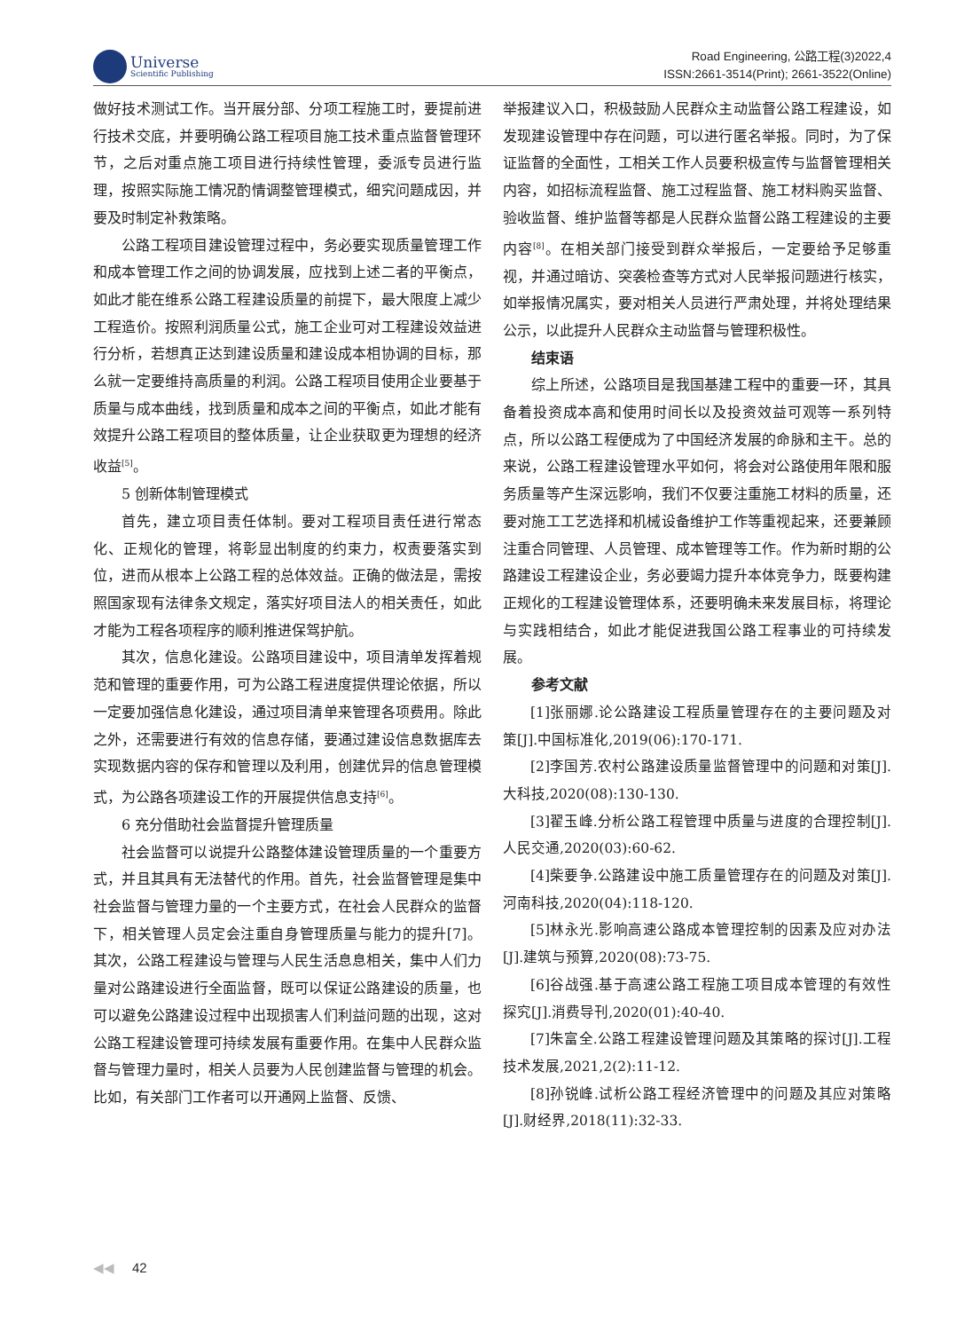Universe
Scientific Publishing
Road Engineering, 公路工程(3)2022,4
ISSN:2661-3514(Print); 2661-3522(Online)
做好技术测试工作。当开展分部、分项工程施工时，要提前进行技术交底，并要明确公路工程项目施工技术重点监督管理环节，之后对重点施工项目进行持续性管理，委派专员进行监理，按照实际施工情况酌情调整管理模式，细究问题成因，并要及时制定补救策略。
公路工程项目建设管理过程中，务必要实现质量管理工作和成本管理工作之间的协调发展，应找到上述二者的平衡点，如此才能在维系公路工程建设质量的前提下，最大限度上减少工程造价。按照利润质量公式，施工企业可对工程建设效益进行分析，若想真正达到建设质量和建设成本相协调的目标，那么就一定要维持高质量的利润。公路工程项目使用企业要基于质量与成本曲线，找到质量和成本之间的平衡点，如此才能有效提升公路工程项目的整体质量，让企业获取更为理想的经济收益<sup>[5]</sup>。
5 创新体制管理模式
首先，建立项目责任体制。要对工程项目责任进行常态化、正规化的管理，将彰显出制度的约束力，权责要落实到位，进而从根本上公路工程的总体效益。正确的做法是，需按照国家现有法律条文规定，落实好项目法人的相关责任，如此才能为工程各项程序的顺利推进保驾护航。
其次，信息化建设。公路项目建设中，项目清单发挥着规范和管理的重要作用，可为公路工程进度提供理论依据，所以一定要加强信息化建设，通过项目清单来管理各项费用。除此之外，还需要进行有效的信息存储，要通过建设信息数据库去实现数据内容的保存和管理以及利用，创建优异的信息管理模式，为公路各项建设工作的开展提供信息支持<sup>[6]</sup>。
6 充分借助社会监督提升管理质量
社会监督可以说提升公路整体建设管理质量的一个重要方式，并且其具有无法替代的作用。首先，社会监督管理是集中社会监督与管理力量的一个主要方式，在社会人民群众的监督下，相关管理人员定会注重自身管理质量与能力的提升[7]。其次，公路工程建设与管理与人民生活息息相关，集中人们力量对公路建设进行全面监督，既可以保证公路建设的质量，也可以避免公路建设过程中出现损害人们利益问题的出现，这对公路工程建设管理可持续发展有重要作用。在集中人民群众监督与管理力量时，相关人员要为人民创建监督与管理的机会。比如，有关部门工作者可以开通网上监督、反馈、
举报建议入口，积极鼓励人民群众主动监督公路工程建设，如发现建设管理中存在问题，可以进行匿名举报。同时，为了保证监督的全面性，工相关工作人员要积极宣传与监督管理相关内容，如招标流程监督、施工过程监督、施工材料购买监督、验收监督、维护监督等都是人民群众监督公路工程建设的主要内容<sup>[8]</sup>。在相关部门接受到群众举报后，一定要给予足够重视，并通过暗访、突袭检查等方式对人民举报问题进行核实，如举报情况属实，要对相关人员进行严肃处理，并将处理结果公示，以此提升人民群众主动监督与管理积极性。
结束语
综上所述，公路项目是我国基建工程中的重要一环，其具备着投资成本高和使用时间长以及投资效益可观等一系列特点，所以公路工程便成为了中国经济发展的命脉和主干。总的来说，公路工程建设管理水平如何，将会对公路使用年限和服务质量等产生深远影响，我们不仅要注重施工材料的质量，还要对施工工艺选择和机械设备维护工作等重视起来，还要兼顾注重合同管理、人员管理、成本管理等工作。作为新时期的公路建设工程建设企业，务必要竭力提升本体竞争力，既要构建正规化的工程建设管理体系，还要明确未来发展目标，将理论与实践相结合，如此才能促进我国公路工程事业的可持续发展。
参考文献
[1]张丽娜.论公路建设工程质量管理存在的主要问题及对策[J].中国标准化,2019(06):170-171.
[2]李国芳.农村公路建设质量监督管理中的问题和对策[J].大科技,2020(08):130-130.
[3]翟玉峰.分析公路工程管理中质量与进度的合理控制[J].人民交通,2020(03):60-62.
[4]柴要争.公路建设中施工质量管理存在的问题及对策[J].河南科技,2020(04):118-120.
[5]林永光.影响高速公路成本管理控制的因素及应对办法[J].建筑与预算,2020(08):73-75.
[6]谷战强.基于高速公路工程施工项目成本管理的有效性探究[J].消费导刊,2020(01):40-40.
[7]朱富全.公路工程建设管理问题及其策略的探讨[J].工程技术发展,2021,2(2):11-12.
[8]孙锐峰.试析公路工程经济管理中的问题及其应对策略[J].财经界,2018(11):32-33.
◀◀ 42